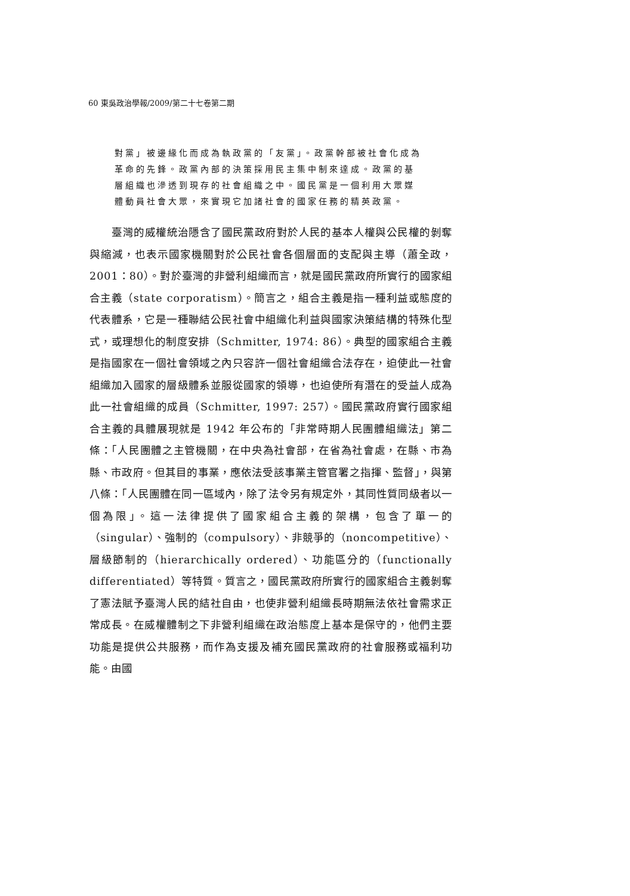60 東吳政治學報/2009/第二十七卷第二期
對黨」被邊緣化而成為執政黨的「友黨」。政黨幹部被社會化成為革命的先鋒。政黨內部的決策採用民主集中制來達成。政黨的基層組織也滲透到現存的社會組織之中。國民黨是一個利用大眾媒體動員社會大眾，來實現它加諸社會的國家任務的精英政黨。
  臺灣的威權統治隱含了國民黨政府對於人民的基本人權與公民權的剝奪與縮減，也表示國家機關對於公民社會各個層面的支配與主導（蕭全政，2001：80）。對於臺灣的非營利組織而言，就是國民黨政府所實行的國家組合主義（state corporatism）。簡言之，組合主義是指一種利益或態度的代表體系，它是一種聯結公民社會中組織化利益與國家決策結構的特殊化型式，或理想化的制度安排（Schmitter, 1974: 86）。典型的國家組合主義是指國家在一個社會領域之內只容許一個社會組織合法存在，迫使此一社會組織加入國家的層級體系並服從國家的領導，也迫使所有潛在的受益人成為此一社會組織的成員（Schmitter, 1997: 257）。國民黨政府實行國家組合主義的具體展現就是 1942 年公布的「非常時期人民團體組織法」第二條：「人民團體之主管機關，在中央為社會部，在省為社會處，在縣、市為縣、市政府。但其目的事業，應依法受該事業主管官署之指揮、監督」，與第八條：「人民團體在同一區域內，除了法令另有規定外，其同性質同級者以一個為限」。這一法律提供了國家組合主義的架構，包含了單一的（singular）、強制的（compulsory）、非競爭的（noncompetitive）、層級節制的（hierarchically ordered）、功能區分的（functionally differentiated）等特質。質言之，國民黨政府所實行的國家組合主義剝奪了憲法賦予臺灣人民的結社自由，也使非營利組織長時期無法依社會需求正常成長。在威權體制之下非營利組織在政治態度上基本是保守的，他們主要功能是提供公共服務，而作為支援及補充國民黨政府的社會服務或福利功能。由國